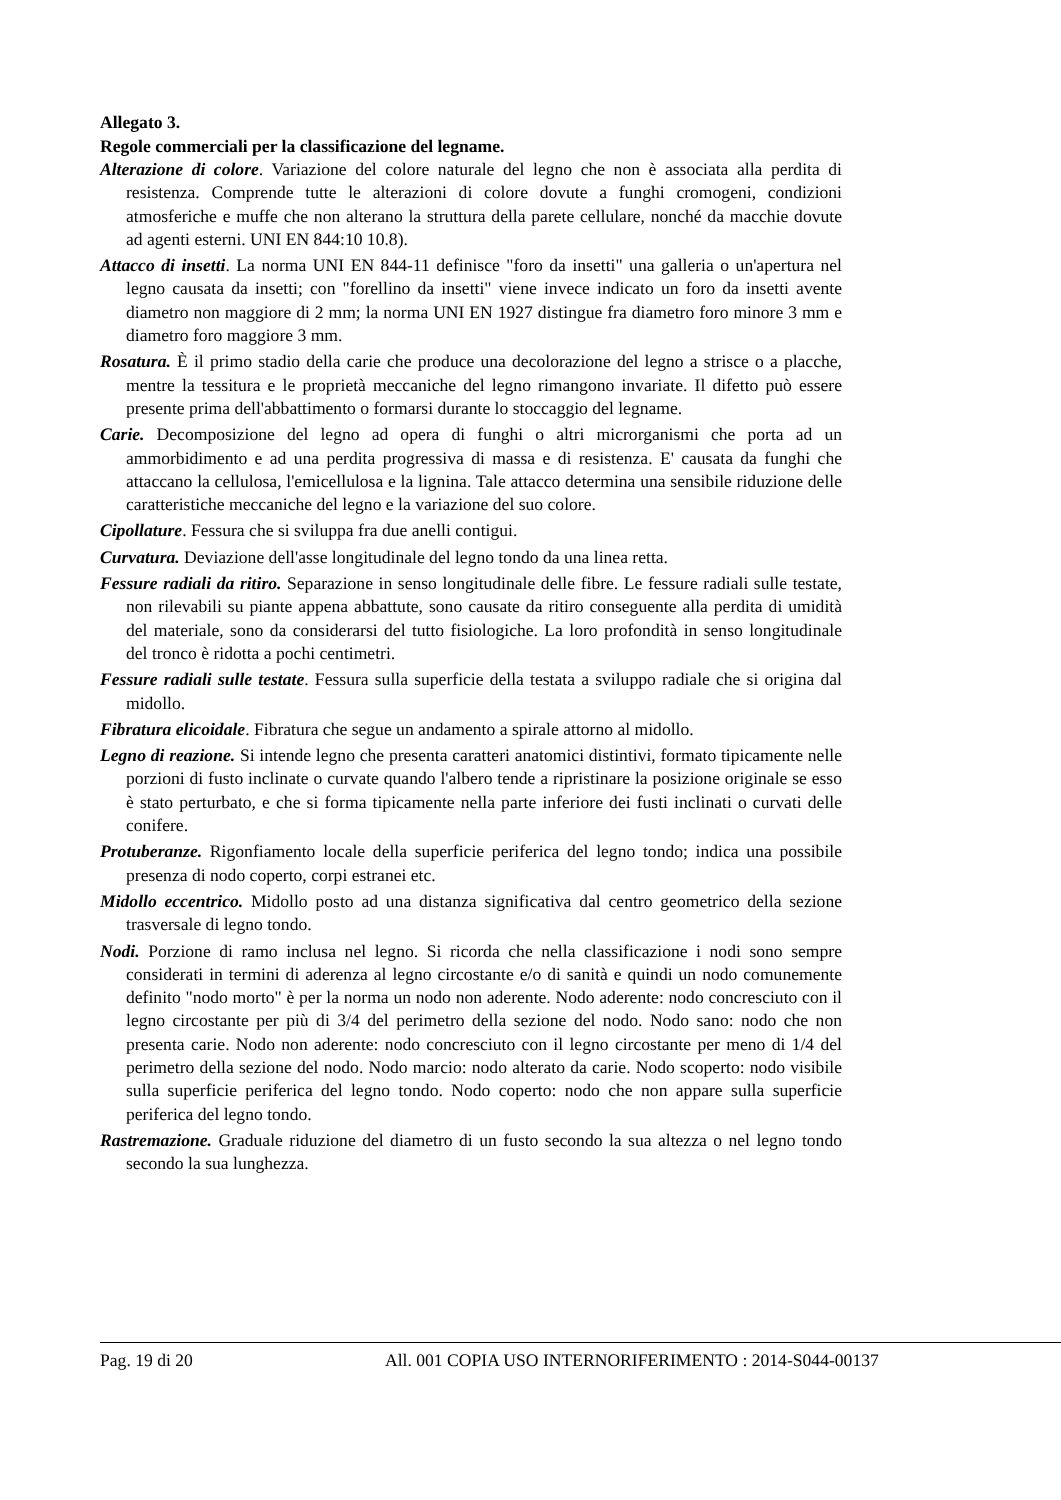Allegato 3.
Regole commerciali per la classificazione del legname.
Alterazione di colore. Variazione del colore naturale del legno che non è associata alla perdita di resistenza. Comprende tutte le alterazioni di colore dovute a funghi cromogeni, condizioni atmosferiche e muffe che non alterano la struttura della parete cellulare, nonché da macchie dovute ad agenti esterni. UNI EN 844:10 10.8).
Attacco di insetti. La norma UNI EN 844-11 definisce "foro da insetti" una galleria o un'apertura nel legno causata da insetti; con "forellino da insetti" viene invece indicato un foro da insetti avente diametro non maggiore di 2 mm; la norma UNI EN 1927 distingue fra diametro foro minore 3 mm e diametro foro maggiore 3 mm.
Rosatura. È il primo stadio della carie che produce una decolorazione del legno a strisce o a placche, mentre la tessitura e le proprietà meccaniche del legno rimangono invariate. Il difetto può essere presente prima dell'abbattimento o formarsi durante lo stoccaggio del legname.
Carie. Decomposizione del legno ad opera di funghi o altri microrganismi che porta ad un ammorbidimento e ad una perdita progressiva di massa e di resistenza. E' causata da funghi che attaccano la cellulosa, l'emicellulosa e la lignina. Tale attacco determina una sensibile riduzione delle caratteristiche meccaniche del legno e la variazione del suo colore.
Cipollature. Fessura che si sviluppa fra due anelli contigui.
Curvatura. Deviazione dell'asse longitudinale del legno tondo da una linea retta.
Fessure radiali da ritiro. Separazione in senso longitudinale delle fibre. Le fessure radiali sulle testate, non rilevabili su piante appena abbattute, sono causate da ritiro conseguente alla perdita di umidità del materiale, sono da considerarsi del tutto fisiologiche. La loro profondità in senso longitudinale del tronco è ridotta a pochi centimetri.
Fessure radiali sulle testate. Fessura sulla superficie della testata a sviluppo radiale che si origina dal midollo.
Fibratura elicoidale. Fibratura che segue un andamento a spirale attorno al midollo.
Legno di reazione. Si intende legno che presenta caratteri anatomici distintivi, formato tipicamente nelle porzioni di fusto inclinate o curvate quando l'albero tende a ripristinare la posizione originale se esso è stato perturbato, e che si forma tipicamente nella parte inferiore dei fusti inclinati o curvati delle conifere.
Protuberanze. Rigonfiamento locale della superficie periferica del legno tondo; indica una possibile presenza di nodo coperto, corpi estranei etc.
Midollo eccentrico. Midollo posto ad una distanza significativa dal centro geometrico della sezione trasversale di legno tondo.
Nodi. Porzione di ramo inclusa nel legno. Si ricorda che nella classificazione i nodi sono sempre considerati in termini di aderenza al legno circostante e/o di sanità e quindi un nodo comunemente definito "nodo morto" è per la norma un nodo non aderente. Nodo aderente: nodo concresciuto con il legno circostante per più di 3/4 del perimetro della sezione del nodo. Nodo sano: nodo che non presenta carie. Nodo non aderente: nodo concresciuto con il legno circostante per meno di 1/4 del perimetro della sezione del nodo. Nodo marcio: nodo alterato da carie. Nodo scoperto: nodo visibile sulla superficie periferica del legno tondo. Nodo coperto: nodo che non appare sulla superficie periferica del legno tondo.
Rastremazione. Graduale riduzione del diametro di un fusto secondo la sua altezza o nel legno tondo secondo la sua lunghezza.
Pag. 19 di 20 All. 001 COPIA USO INTERNORIFERIMENTO : 2014-S044-00137